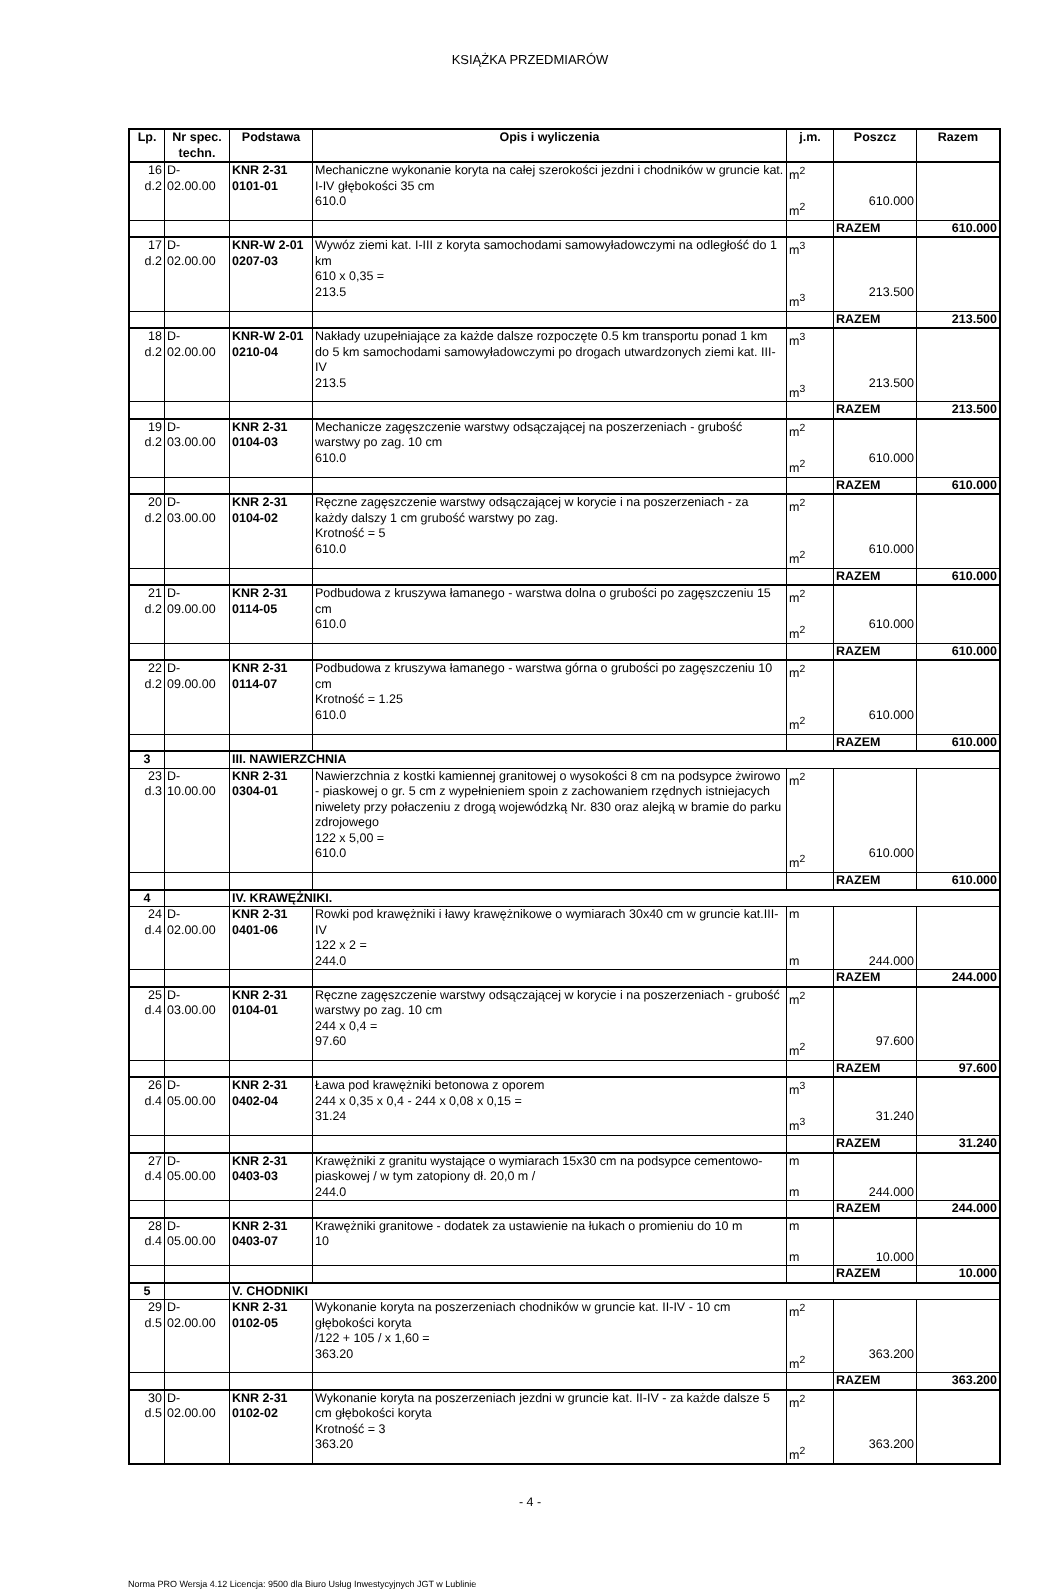KSIĄŻKA PRZEDMIARÓW
| Lp. | Nr spec. techn. | Podstawa | Opis i wyliczenia | j.m. | Poszcz | Razem |
| --- | --- | --- | --- | --- | --- | --- |
| 16 d.2 | D- 02.00.00 | KNR 2-31 0101-01 | Mechaniczne wykonanie koryta na całej szerokości jezdni i chodników w gruncie kat. I-IV głębokości 35 cm 610.0 | m<sup>2</sup> m<sup>2</sup> | 610.000 | |
| | | | | | RAZEM | 610.000 |
| 17 d.2 | D- 02.00.00 | KNR-W 2-01 0207-03 | Wywóz ziemi kat. I-III z koryta samochodami samowyładowczymi na odległość do 1 km 610 x 0,35 = 213.5 | m<sup>3</sup> m<sup>3</sup> | 213.500 | |
| | | | | | RAZEM | 213.500 |
| 18 d.2 | D- 02.00.00 | KNR-W 2-01 0210-04 | Nakłady uzupełniające za każde dalsze rozpoczęte 0.5 km transportu ponad 1 km do 5 km samochodami samowyładowczymi po drogach utwardzonych ziemi kat. III-IV 213.5 | m<sup>3</sup> m<sup>3</sup> | 213.500 | |
| | | | | | RAZEM | 213.500 |
| 19 d.2 | D- 03.00.00 | KNR 2-31 0104-03 | Mechanicze zagęszczenie warstwy odsączającej na poszerzeniach - grubość warstwy po zag. 10 cm 610.0 | m<sup>2</sup> m<sup>2</sup> | 610.000 | |
| | | | | | RAZEM | 610.000 |
| 20 d.2 | D- 03.00.00 | KNR 2-31 0104-02 | Ręczne zagęszczenie warstwy odsączającej w korycie i na poszerzeniach - za każdy dalszy 1 cm grubość warstwy po zag. Krotność = 5 610.0 | m<sup>2</sup> m<sup>2</sup> | 610.000 | |
| | | | | | RAZEM | 610.000 |
| 21 d.2 | D- 09.00.00 | KNR 2-31 0114-05 | Podbudowa z kruszywa łamanego - warstwa dolna o grubości po zagęszczeniu 15 cm 610.0 | m<sup>2</sup> m<sup>2</sup> | 610.000 | |
| | | | | | RAZEM | 610.000 |
| 22 d.2 | D- 09.00.00 | KNR 2-31 0114-07 | Podbudowa z kruszywa łamanego - warstwa górna o grubości po zagęszczeniu 10 cm Krotność = 1.25 610.0 | m<sup>2</sup> m<sup>2</sup> | 610.000 | |
| | | | | | RAZEM | 610.000 |
| 3 | | III. NAWIERZCHNIA | | | | |
| 23 d.3 | D- 10.00.00 | KNR 2-31 0304-01 | Nawierzchnia z kostki kamiennej granitowej o wysokości 8 cm na podsypce żwirowo - piaskowej o gr. 5 cm z wypełnieniem spoin z zachowaniem rzędnych istniejacych niwelety przy połaczeniu z drogą wojewódzką Nr. 830 oraz alejką w bramie do parku zdrojowego 122 x 5,00 = 610.0 | m<sup>2</sup> m<sup>2</sup> | 610.000 | |
| | | | | | RAZEM | 610.000 |
| 4 | | IV. KRAWĘŻNIKI. | | | | |
| 24 d.4 | D- 02.00.00 | KNR 2-31 0401-06 | Rowki pod krawężniki i ławy krawężnikowe o wymiarach 30x40 cm w gruncie kat.III-IV 122 x 2 = 244.0 | m m | 244.000 | |
| | | | | | RAZEM | 244.000 |
| 25 d.4 | D- 03.00.00 | KNR 2-31 0104-01 | Ręczne zagęszczenie warstwy odsączającej w korycie i na poszerzeniach - grubość warstwy po zag. 10 cm 244 x 0,4 = 97.60 | m<sup>2</sup> m<sup>2</sup> | 97.600 | |
| | | | | | RAZEM | 97.600 |
| 26 d.4 | D- 05.00.00 | KNR 2-31 0402-04 | Ława pod krawężniki betonowa z oporem 244 x 0,35 x 0,4 - 244 x 0,08 x 0,15 = 31.24 | m<sup>3</sup> m<sup>3</sup> | 31.240 | |
| | | | | | RAZEM | 31.240 |
| 27 d.4 | D- 05.00.00 | KNR 2-31 0403-03 | Krawężniki z granitu wystające o wymiarach 15x30 cm na podsypce cementowo-piaskowej / w tym zatopiony dł. 20,0 m / 244.0 | m m | 244.000 | |
| | | | | | RAZEM | 244.000 |
| 28 d.4 | D- 05.00.00 | KNR 2-31 0403-07 | Krawężniki granitowe - dodatek za ustawienie na łukach o promieniu do 10 m 10 | m m | 10.000 | |
| | | | | | RAZEM | 10.000 |
| 5 | | V. CHODNIKI | | | | |
| 29 d.5 | D- 02.00.00 | KNR 2-31 0102-05 | Wykonanie koryta na poszerzeniach chodników w gruncie kat. II-IV - 10 cm głębokości koryta /122 + 105 / x 1,60 = 363.20 | m<sup>2</sup> m<sup>2</sup> | 363.200 | |
| | | | | | RAZEM | 363.200 |
| 30 d.5 | D- 02.00.00 | KNR 2-31 0102-02 | Wykonanie koryta na poszerzeniach jezdni w gruncie kat. II-IV - za każde dalsze 5 cm głębokości koryta Krotność = 3 363.20 | m<sup>2</sup> m<sup>2</sup> | 363.200 | |
- 4 -
Norma PRO Wersja 4.12 Licencja: 9500 dla Biuro Usług Inwestycyjnych JGT w Lublinie